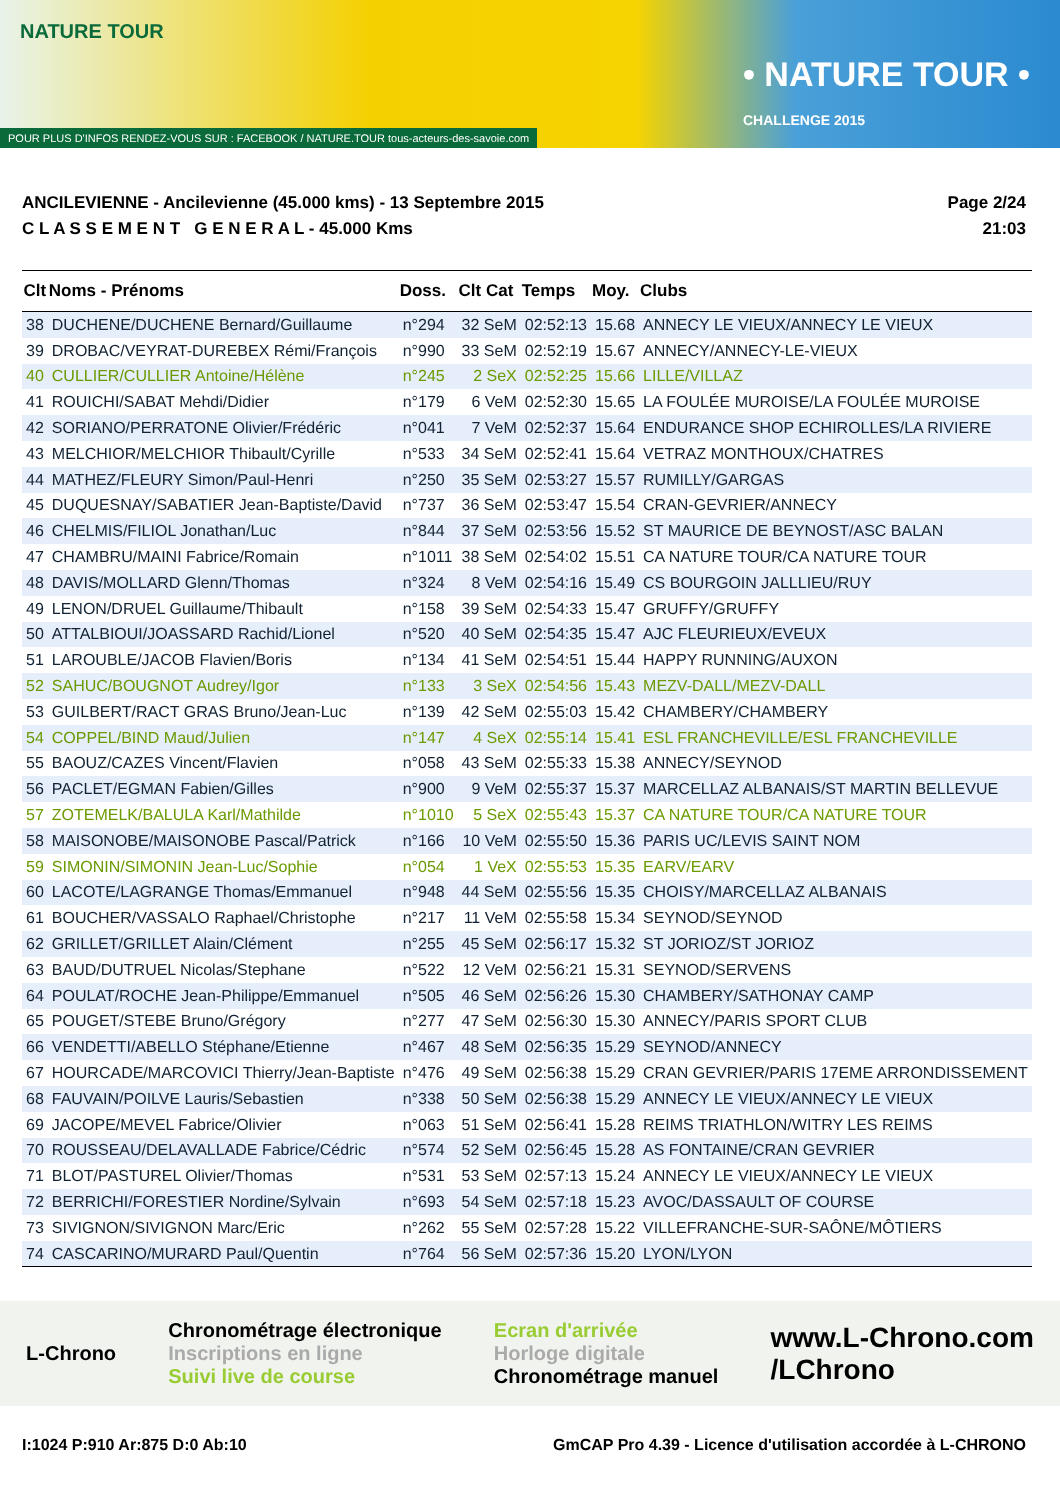NATURE TOUR
• NATURE TOUR •
CHALLENGE 2015
POUR PLUS D'INFOS RENDEZ-VOUS SUR : FACEBOOK / NATURE.TOUR tous-acteurs-des-savoie.com
ANCILEVIENNE - Ancilevienne (45.000 kms) - 13 Septembre 2015
C L A S S E M E N T G E N E R A L - 45.000 Kms
Page 2/24
21:03
| Clt | Noms - Prénoms | Doss. | Clt Cat | Temps | Moy. | Clubs |
| --- | --- | --- | --- | --- | --- | --- |
| 38 | DUCHENE/DUCHENE Bernard/Guillaume | n°294 | 32 SeM | 02:52:13 | 15.68 | ANNECY LE VIEUX/ANNECY LE VIEUX |
| 39 | DROBAC/VEYRAT-DUREBEX Rémi/François | n°990 | 33 SeM | 02:52:19 | 15.67 | ANNECY/ANNECY-LE-VIEUX |
| 40 | CULLIER/CULLIER Antoine/Hélène | n°245 | 2 SeX | 02:52:25 | 15.66 | LILLE/VILLAZ |
| 41 | ROUICHI/SABAT Mehdi/Didier | n°179 | 6 VeM | 02:52:30 | 15.65 | LA FOULÉE MUROISE/LA FOULÉE MUROISE |
| 42 | SORIANO/PERRATONE Olivier/Frédéric | n°041 | 7 VeM | 02:52:37 | 15.64 | ENDURANCE SHOP ECHIROLLES/LA RIVIERE |
| 43 | MELCHIOR/MELCHIOR Thibault/Cyrille | n°533 | 34 SeM | 02:52:41 | 15.64 | VETRAZ MONTHOUX/CHATRES |
| 44 | MATHEZ/FLEURY Simon/Paul-Henri | n°250 | 35 SeM | 02:53:27 | 15.57 | RUMILLY/GARGAS |
| 45 | DUQUESNAY/SABATIER Jean-Baptiste/David | n°737 | 36 SeM | 02:53:47 | 15.54 | CRAN-GEVRIER/ANNECY |
| 46 | CHELMIS/FILIOL Jonathan/Luc | n°844 | 37 SeM | 02:53:56 | 15.52 | ST MAURICE DE BEYNOST/ASC BALAN |
| 47 | CHAMBRU/MAINI Fabrice/Romain | n°1011 | 38 SeM | 02:54:02 | 15.51 | CA NATURE TOUR/CA NATURE TOUR |
| 48 | DAVIS/MOLLARD Glenn/Thomas | n°324 | 8 VeM | 02:54:16 | 15.49 | CS BOURGOIN JALLLIEU/RUY |
| 49 | LENON/DRUEL Guillaume/Thibault | n°158 | 39 SeM | 02:54:33 | 15.47 | GRUFFY/GRUFFY |
| 50 | ATTALBIOUI/JOASSARD Rachid/Lionel | n°520 | 40 SeM | 02:54:35 | 15.47 | AJC FLEURIEUX/EVEUX |
| 51 | LAROUBLE/JACOB Flavien/Boris | n°134 | 41 SeM | 02:54:51 | 15.44 | HAPPY RUNNING/AUXON |
| 52 | SAHUC/BOUGNOT Audrey/Igor | n°133 | 3 SeX | 02:54:56 | 15.43 | MEZV-DALL/MEZV-DALL |
| 53 | GUILBERT/RACT GRAS Bruno/Jean-Luc | n°139 | 42 SeM | 02:55:03 | 15.42 | CHAMBERY/CHAMBERY |
| 54 | COPPEL/BIND Maud/Julien | n°147 | 4 SeX | 02:55:14 | 15.41 | ESL FRANCHEVILLE/ESL FRANCHEVILLE |
| 55 | BAOUZ/CAZES Vincent/Flavien | n°058 | 43 SeM | 02:55:33 | 15.38 | ANNECY/SEYNOD |
| 56 | PACLET/EGMAN Fabien/Gilles | n°900 | 9 VeM | 02:55:37 | 15.37 | MARCELLAZ ALBANAIS/ST MARTIN BELLEVUE |
| 57 | ZOTEMELK/BALULA Karl/Mathilde | n°1010 | 5 SeX | 02:55:43 | 15.37 | CA NATURE TOUR/CA NATURE TOUR |
| 58 | MAISONOBE/MAISONOBE Pascal/Patrick | n°166 | 10 VeM | 02:55:50 | 15.36 | PARIS UC/LEVIS SAINT NOM |
| 59 | SIMONIN/SIMONIN Jean-Luc/Sophie | n°054 | 1 VeX | 02:55:53 | 15.35 | EARV/EARV |
| 60 | LACOTE/LAGRANGE Thomas/Emmanuel | n°948 | 44 SeM | 02:55:56 | 15.35 | CHOISY/MARCELLAZ ALBANAIS |
| 61 | BOUCHER/VASSALO Raphael/Christophe | n°217 | 11 VeM | 02:55:58 | 15.34 | SEYNOD/SEYNOD |
| 62 | GRILLET/GRILLET Alain/Clément | n°255 | 45 SeM | 02:56:17 | 15.32 | ST JORIOZ/ST JORIOZ |
| 63 | BAUD/DUTRUEL Nicolas/Stephane | n°522 | 12 VeM | 02:56:21 | 15.31 | SEYNOD/SERVENS |
| 64 | POULAT/ROCHE Jean-Philippe/Emmanuel | n°505 | 46 SeM | 02:56:26 | 15.30 | CHAMBERY/SATHONAY CAMP |
| 65 | POUGET/STEBE Bruno/Grégory | n°277 | 47 SeM | 02:56:30 | 15.30 | ANNECY/PARIS SPORT CLUB |
| 66 | VENDETTI/ABELLO Stéphane/Etienne | n°467 | 48 SeM | 02:56:35 | 15.29 | SEYNOD/ANNECY |
| 67 | HOURCADE/MARCOVICI Thierry/Jean-Baptiste | n°476 | 49 SeM | 02:56:38 | 15.29 | CRAN GEVRIER/PARIS 17EME ARRONDISSEMENT |
| 68 | FAUVAIN/POILVE Lauris/Sebastien | n°338 | 50 SeM | 02:56:38 | 15.29 | ANNECY LE VIEUX/ANNECY LE VIEUX |
| 69 | JACOPE/MEVEL Fabrice/Olivier | n°063 | 51 SeM | 02:56:41 | 15.28 | REIMS TRIATHLON/WITRY LES REIMS |
| 70 | ROUSSEAU/DELAVALLADE Fabrice/Cédric | n°574 | 52 SeM | 02:56:45 | 15.28 | AS FONTAINE/CRAN GEVRIER |
| 71 | BLOT/PASTUREL Olivier/Thomas | n°531 | 53 SeM | 02:57:13 | 15.24 | ANNECY LE VIEUX/ANNECY LE VIEUX |
| 72 | BERRICHI/FORESTIER Nordine/Sylvain | n°693 | 54 SeM | 02:57:18 | 15.23 | AVOC/DASSAULT OF COURSE |
| 73 | SIVIGNON/SIVIGNON Marc/Eric | n°262 | 55 SeM | 02:57:28 | 15.22 | VILLEFRANCHE-SUR-SAÔNE/MÔTIERS |
| 74 | CASCARINO/MURARD Paul/Quentin | n°764 | 56 SeM | 02:57:36 | 15.20 | LYON/LYON |
L-Chrono
Chronométrage électronique
Inscriptions en ligne
Suivi live de course
Ecran d'arrivée
Horloge digitale
Chronométrage manuel
www.L-Chrono.com
/LChrono
I:1024 P:910 Ar:875 D:0 Ab:10 GmCAP Pro 4.39 - Licence d'utilisation accordée à L-CHRONO